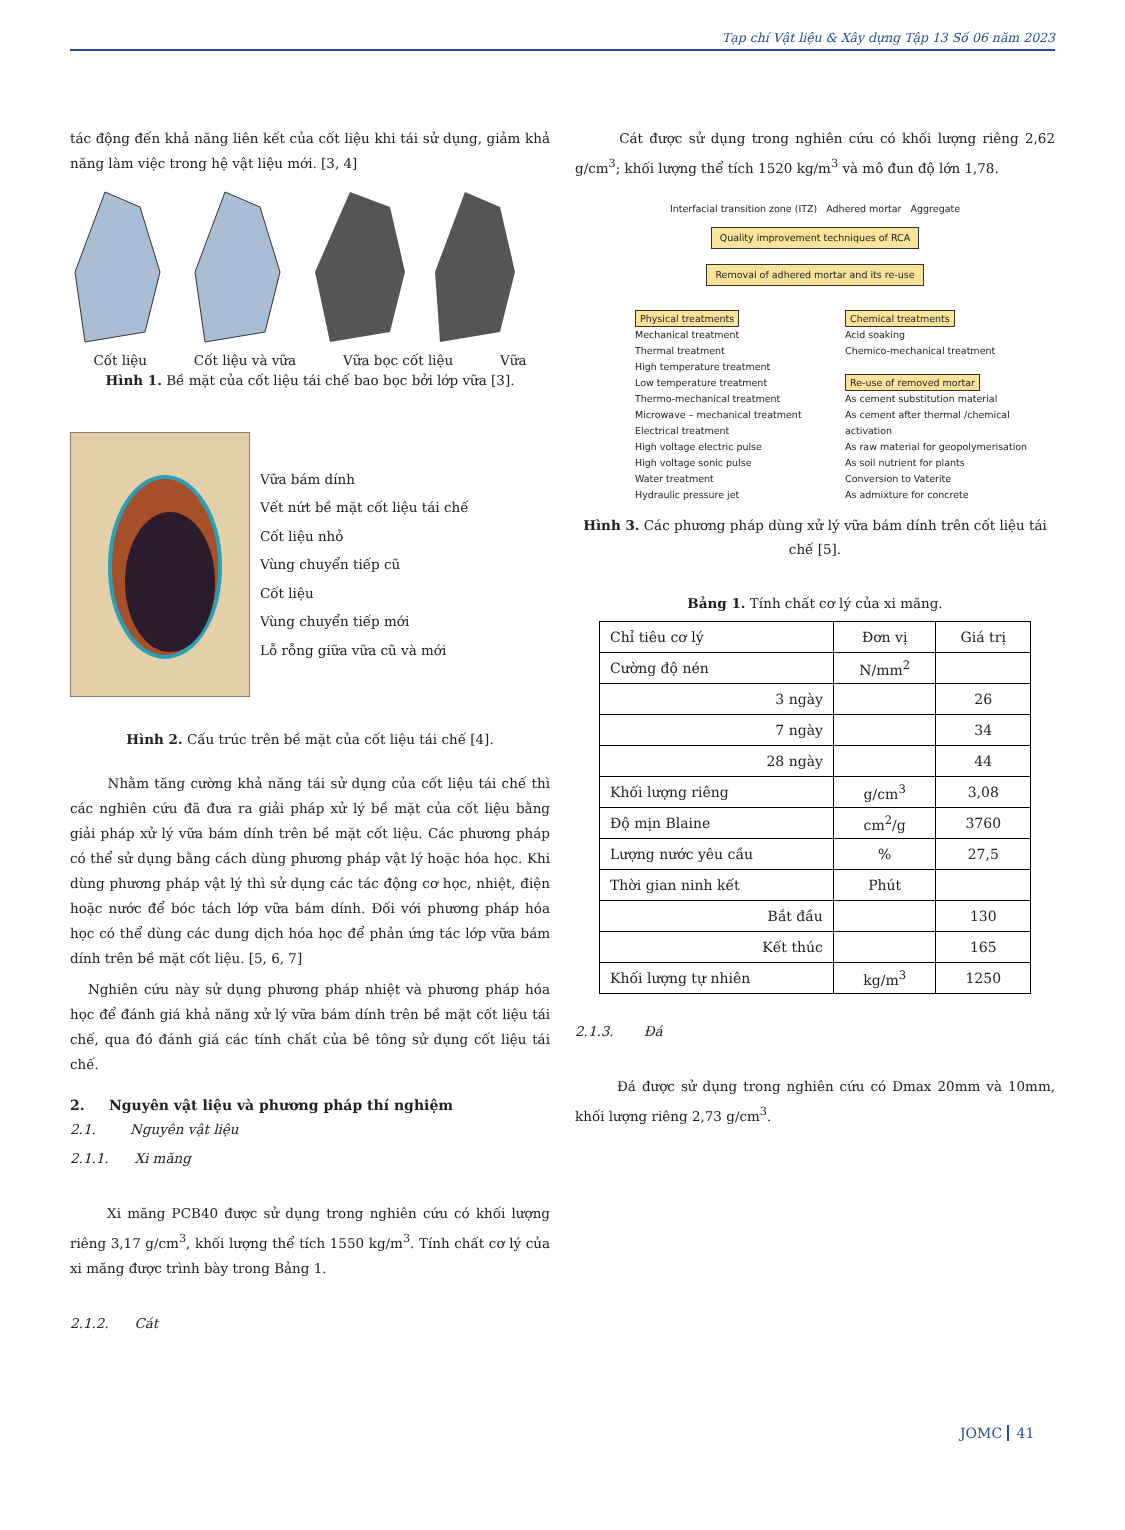Tạp chí Vật liệu & Xây dựng Tập 13 Số 06 năm 2023
tác động đến khả năng liên kết của cốt liệu khi tái sử dụng, giảm khả năng làm việc trong hệ vật liệu mới. [3, 4]
Cốt liệu Cốt liệu và vữa Vữa bọc cốt liệu Vữa
Hình 1. Bề mặt của cốt liệu tái chế bao bọc bởi lớp vữa [3].
Vữa bám dính
Vết nứt bề mặt cốt liệu tái chế
Cốt liệu nhỏ
Vùng chuyển tiếp cũ
Cốt liệu
Vùng chuyển tiếp mới
Lỗ rỗng giữa vữa cũ và mới
Hình 2. Cấu trúc trên bề mặt của cốt liệu tái chế [4].
Nhằm tăng cường khả năng tái sử dụng của cốt liệu tái chế thì các nghiên cứu đã đưa ra giải pháp xử lý bề mặt của cốt liệu bằng giải pháp xử lý vữa bám dính trên bề mặt cốt liệu. Các phương pháp có thể sử dụng bằng cách dùng phương pháp vật lý hoặc hóa học. Khi dùng phương pháp vật lý thì sử dụng các tác động cơ học, nhiệt, điện hoặc nước để bóc tách lớp vữa bám dính. Đối với phương pháp hóa học có thể dùng các dung dịch hóa học để phản ứng tác lớp vữa bám dính trên bề mặt cốt liệu. [5, 6, 7]
Nghiên cứu này sử dụng phương pháp nhiệt và phương pháp hóa học để đánh giá khả năng xử lý vữa bám dính trên bề mặt cốt liệu tái chế, qua đó đánh giá các tính chất của bê tông sử dụng cốt liệu tái chế.
2. Nguyên vật liệu và phương pháp thí nghiệm
2.1. Nguyên vật liệu
2.1.1. Xi măng
Xi măng PCB40 được sử dụng trong nghiên cứu có khối lượng riêng 3,17 g/cm<sup>3</sup>, khối lượng thể tích 1550 kg/m<sup>3</sup>. Tính chất cơ lý của xi măng được trình bày trong Bảng 1.
2.1.2. Cát
Cát được sử dụng trong nghiên cứu có khối lượng riêng 2,62 g/cm<sup>3</sup>; khối lượng thể tích 1520 kg/m<sup>3</sup> và mô đun độ lớn 1,78.
Interfacial transition zone (ITZ) Adhered mortar Aggregate
Quality improvement techniques of RCA
Removal of adhered mortar and its re-use
Physical treatments
Mechanical treatment
Thermal treatment
High temperature treatment
Low temperature treatment
Thermo-mechanical treatment
Microwave – mechanical treatment
Electrical treatment
High voltage electric pulse
High voltage sonic pulse
Water treatment
Hydraulic pressure jet
Chemical treatments
Acid soaking
Chemico-mechanical treatment
Re-use of removed mortar
As cement substitution material
As cement after thermal /chemical activation
As raw material for geopolymerisation
As soil nutrient for plants
Conversion to Vaterite
As admixture for concrete
Hình 3. Các phương pháp dùng xử lý vữa bám dính trên cốt liệu tái chế [5].
Bảng 1. Tính chất cơ lý của xi măng.
| Chỉ tiêu cơ lý | Đơn vị | Giá trị |
| --- | --- | --- |
| Cường độ nén | N/mm<sup>2</sup> | |
| 3 ngày | | 26 |
| 7 ngày | | 34 |
| 28 ngày | | 44 |
| Khối lượng riêng | g/cm<sup>3</sup> | 3,08 |
| Độ mịn Blaine | cm<sup>2</sup>/g | 3760 |
| Lượng nước yêu cầu | % | 27,5 |
| Thời gian ninh kết | Phút | |
| Bắt đầu | | 130 |
| Kết thúc | | 165 |
| Khối lượng tự nhiên | kg/m<sup>3</sup> | 1250 |
2.1.3. Đá
Đá được sử dụng trong nghiên cứu có Dmax 20mm và 10mm, khối lượng riêng 2,73 g/cm<sup>3</sup>.
JOMC 41